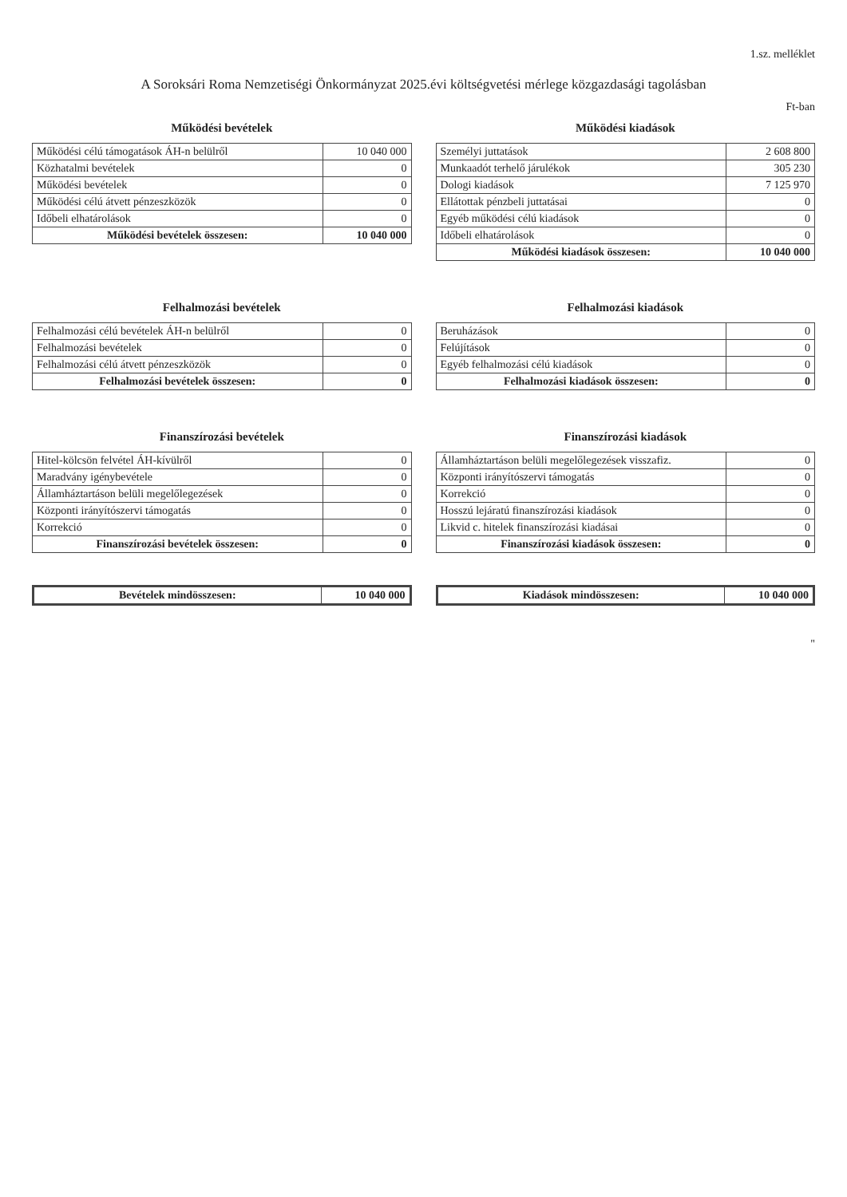1.sz. melléklet
A Soroksári Roma Nemzetiségi Önkormányzat 2025.évi költségvetési mérlege közgazdasági tagolásban
Ft-ban
Működési bevételek
| Működési célú támogatások ÁH-n belülről | 10 040 000 |
| Közhatalmi bevételek | 0 |
| Működési bevételek | 0 |
| Működési célú átvett pénzeszközök | 0 |
| Időbeli elhatárolások | 0 |
| Működési bevételek összesen: | 10 040 000 |
Működési kiadások
| Személyi juttatások | 2 608 800 |
| Munkaadót terhelő járulékok | 305 230 |
| Dologi kiadások | 7 125 970 |
| Ellátottak pénzbeli juttatásai | 0 |
| Egyéb működési célú kiadások | 0 |
| Időbeli elhatárolások | 0 |
| Működési kiadások összesen: | 10 040 000 |
Felhalmozási bevételek
| Felhalmozási célú bevételek ÁH-n belülről | 0 |
| Felhalmozási bevételek | 0 |
| Felhalmozási célú átvett pénzeszközök | 0 |
| Felhalmozási bevételek összesen: | 0 |
Felhalmozási kiadások
| Beruházások | 0 |
| Felújítások | 0 |
| Egyéb felhalmozási célú kiadások | 0 |
| Felhalmozási kiadások összesen: | 0 |
Finanszírozási bevételek
| Hitel-kölcsön felvétel ÁH-kívülről | 0 |
| Maradvány igénybevétele | 0 |
| Államháztartáson belüli megelőlegezések | 0 |
| Központi irányítószervi támogatás | 0 |
| Korrekció | 0 |
| Finanszírozási bevételek összesen: | 0 |
Finanszírozási kiadások
| Államháztartáson belüli megelőlegezések visszafiz. | 0 |
| Központi irányítószervi támogatás | 0 |
| Korrekció | 0 |
| Hosszú lejáratú finanszírozási kiadások | 0 |
| Likvid c. hitelek finanszírozási kiadásai | 0 |
| Finanszírozási kiadások összesen: | 0 |
| Bevételek mindösszesen: | 10 040 000 |
| Kiadások mindösszesen: | 10 040 000 |
"